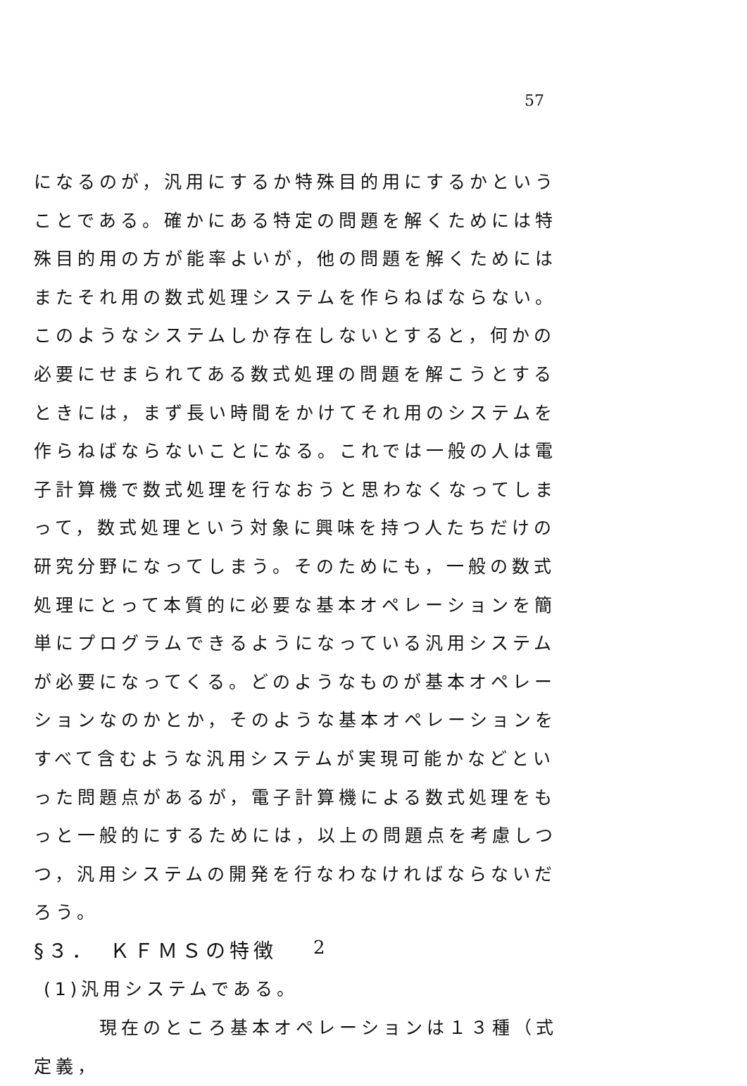57
になるのが，汎用にするか特殊目的用にするかということである。確かにある特定の問題を解くためには特殊目的用の方が能率よいが，他の問題を解くためにはまたそれ用の数式処理システムを作らねばならない。このようなシステムしか存在しないとすると，何かの必要にせまられてある数式処理の問題を解こうとするときには，まず長い時間をかけてそれ用のシステムを作らねばならないことになる。これでは一般の人は電子計算機で数式処理を行なおうと思わなくなってしまって，数式処理という対象に興味を持つ人たちだけの研究分野になってしまう。そのためにも，一般の数式処理にとって本質的に必要な基本オペレーションを簡単にプログラムできるようになっている汎用システムが必要になってくる。どのようなものが基本オペレーションなのかとか，そのような基本オペレーションをすべて含むような汎用システムが実現可能かなどといった問題点があるが，電子計算機による数式処理をもっと一般的にするためには，以上の問題点を考慮しつつ，汎用システムの開発を行なわなければならないだろう。
§３．　ＫＦＭＳの特徴
(1)汎用システムである。
　　　現在のところ基本オペレーションは１３種（式定義，
2